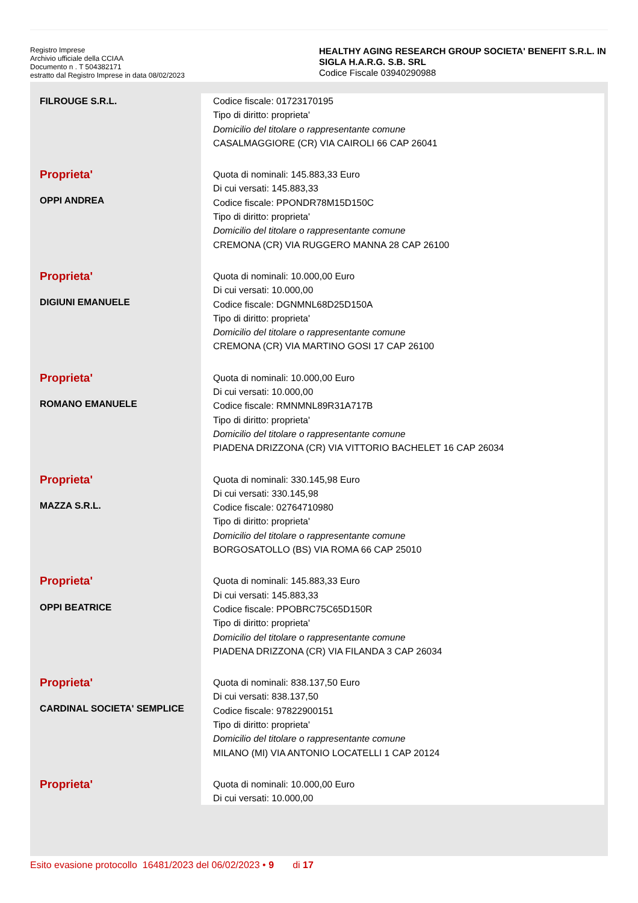Registro Imprese
Archivio ufficiale della CCIAA
Documento n . T 504382171
estratto dal Registro Imprese in data 08/02/2023
HEALTHY AGING RESEARCH GROUP SOCIETA' BENEFIT S.R.L. IN SIGLA H.A.R.G. S.B. SRL
Codice Fiscale 03940290988
| FILROUGE S.R.L. | Codice fiscale: 01723170195 Tipo di diritto: proprieta' Domicilio del titolare o rappresentante comune CASALMAGGIORE (CR) VIA CAIROLI 66 CAP 26041 |
| Proprieta' OPPI ANDREA | Quota di nominali: 145.883,33 Euro Di cui versati: 145.883,33 Codice fiscale: PPONDR78M15D150C Tipo di diritto: proprieta' Domicilio del titolare o rappresentante comune CREMONA (CR) VIA RUGGERO MANNA 28 CAP 26100 |
| Proprieta' DIGIUNI EMANUELE | Quota di nominali: 10.000,00 Euro Di cui versati: 10.000,00 Codice fiscale: DGNMNL68D25D150A Tipo di diritto: proprieta' Domicilio del titolare o rappresentante comune CREMONA (CR) VIA MARTINO GOSI 17 CAP 26100 |
| Proprieta' ROMANO EMANUELE | Quota di nominali: 10.000,00 Euro Di cui versati: 10.000,00 Codice fiscale: RMNMNL89R31A717B Tipo di diritto: proprieta' Domicilio del titolare o rappresentante comune PIADENA DRIZZONA (CR) VIA VITTORIO BACHELET 16 CAP 26034 |
| Proprieta' MAZZA S.R.L. | Quota di nominali: 330.145,98 Euro Di cui versati: 330.145,98 Codice fiscale: 02764710980 Tipo di diritto: proprieta' Domicilio del titolare o rappresentante comune BORGOSATOLLO (BS) VIA ROMA 66 CAP 25010 |
| Proprieta' OPPI BEATRICE | Quota di nominali: 145.883,33 Euro Di cui versati: 145.883,33 Codice fiscale: PPOBRC75C65D150R Tipo di diritto: proprieta' Domicilio del titolare o rappresentante comune PIADENA DRIZZONA (CR) VIA FILANDA 3 CAP 26034 |
| Proprieta' CARDINAL SOCIETA' SEMPLICE | Quota di nominali: 838.137,50 Euro Di cui versati: 838.137,50 Codice fiscale: 97822900151 Tipo di diritto: proprieta' Domicilio del titolare o rappresentante comune MILANO (MI) VIA ANTONIO LOCATELLI 1 CAP 20124 |
| Proprieta' | Quota di nominali: 10.000,00 Euro Di cui versati: 10.000,00 |
Esito evasione protocollo 16481/2023 del 06/02/2023 • 9 di 17